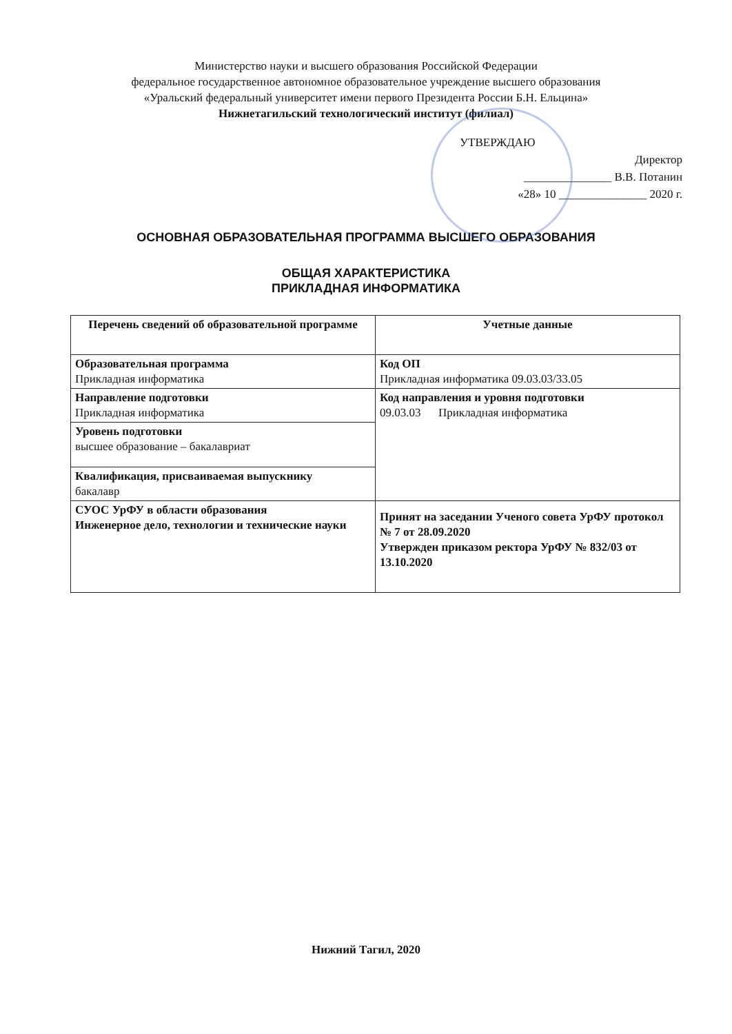Министерство науки и высшего образования Российской Федерации
федеральное государственное автономное образовательное учреждение высшего образования
«Уральский федеральный университет имени первого Президента России Б.Н. Ельцина»
Нижнетагильский технологический институт (филиал)
УТВЕРЖДАЮ
Директор
_______________ В.В. Потанин
«28» 10 _______________ 2020 г.
ОСНОВНАЯ ОБРАЗОВАТЕЛЬНАЯ ПРОГРАММА ВЫСШЕГО ОБРАЗОВАНИЯ
ОБЩАЯ ХАРАКТЕРИСТИКА
ПРИКЛАДНАЯ ИНФОРМАТИКА
| Перечень сведений об образовательной программе | Учетные данные |
| --- | --- |
| Образовательная программа Прикладная информатика | Код ОП Прикладная информатика 09.03.03/33.05 |
| Направление подготовки Прикладная информатика | Код направления и уровня подготовки 09.03.03 Прикладная информатика |
| Уровень подготовки высшее образование – бакалавриат | |
| Квалификация, присваиваемая выпускнику бакалавр | |
| СУОС УрФУ в области образования Инженерное дело, технологии и технические науки | Принят на заседании Ученого совета УрФУ протокол № 7 от 28.09.2020 Утвержден приказом ректора УрФУ № 832/03 от 13.10.2020 |
Нижний Тагил, 2020